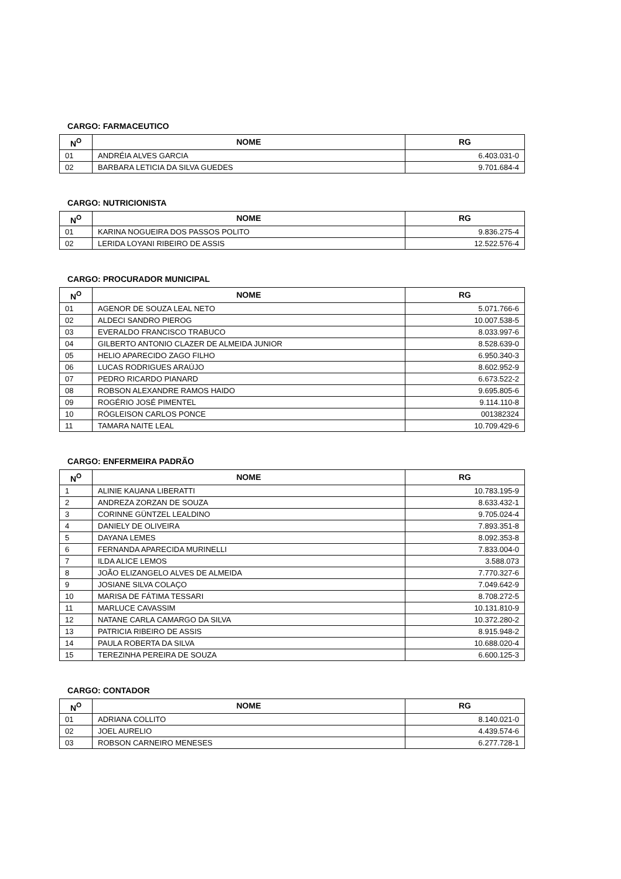CARGO: FARMACEUTICO
| N<sup>O</sup> | NOME | RG |
| --- | --- | --- |
| 01 | ANDRÉIA ALVES GARCIA | 6.403.031-0 |
| 02 | BARBARA LETICIA DA SILVA GUEDES | 9.701.684-4 |
CARGO: NUTRICIONISTA
| N<sup>O</sup> | NOME | RG |
| --- | --- | --- |
| 01 | KARINA NOGUEIRA DOS PASSOS POLITO | 9.836.275-4 |
| 02 | LERIDA LOYANI RIBEIRO DE ASSIS | 12.522.576-4 |
CARGO: PROCURADOR MUNICIPAL
| N<sup>O</sup> | NOME | RG |
| --- | --- | --- |
| 01 | AGENOR DE SOUZA LEAL NETO | 5.071.766-6 |
| 02 | ALDECI SANDRO PIEROG | 10.007.538-5 |
| 03 | EVERALDO FRANCISCO TRABUCO | 8.033.997-6 |
| 04 | GILBERTO ANTONIO CLAZER DE ALMEIDA JUNIOR | 8.528.639-0 |
| 05 | HELIO APARECIDO ZAGO FILHO | 6.950.340-3 |
| 06 | LUCAS RODRIGUES ARAÚJO | 8.602.952-9 |
| 07 | PEDRO RICARDO PIANARD | 6.673.522-2 |
| 08 | ROBSON ALEXANDRE RAMOS HAIDO | 9.695.805-6 |
| 09 | ROGÉRIO JOSÉ PIMENTEL | 9.114.110-8 |
| 10 | RÓGLEISON CARLOS PONCE | 001382324 |
| 11 | TAMARA NAITE LEAL | 10.709.429-6 |
CARGO: ENFERMEIRA PADRÃO
| N<sup>O</sup> | NOME | RG |
| --- | --- | --- |
| 1 | ALINIE KAUANA LIBERATTI | 10.783.195-9 |
| 2 | ANDREZA ZORZAN DE SOUZA | 8.633.432-1 |
| 3 | CORINNE GÜNTZEL LEALDINO | 9.705.024-4 |
| 4 | DANIELY DE OLIVEIRA | 7.893.351-8 |
| 5 | DAYANA LEMES | 8.092.353-8 |
| 6 | FERNANDA APARECIDA MURINELLI | 7.833.004-0 |
| 7 | ILDA ALICE LEMOS | 3.588.073 |
| 8 | JOÃO ELIZANGELO ALVES DE ALMEIDA | 7.770.327-6 |
| 9 | JOSIANE SILVA COLAÇO | 7.049.642-9 |
| 10 | MARISA DE FÁTIMA TESSARI | 8.708.272-5 |
| 11 | MARLUCE CAVASSIM | 10.131.810-9 |
| 12 | NATANE CARLA CAMARGO DA SILVA | 10.372.280-2 |
| 13 | PATRICIA RIBEIRO DE ASSIS | 8.915.948-2 |
| 14 | PAULA ROBERTA DA SILVA | 10.688.020-4 |
| 15 | TEREZINHA PEREIRA DE SOUZA | 6.600.125-3 |
CARGO: CONTADOR
| N<sup>O</sup> | NOME | RG |
| --- | --- | --- |
| 01 | ADRIANA COLLITO | 8.140.021-0 |
| 02 | JOEL AURELIO | 4.439.574-6 |
| 03 | ROBSON CARNEIRO MENESES | 6.277.728-1 |